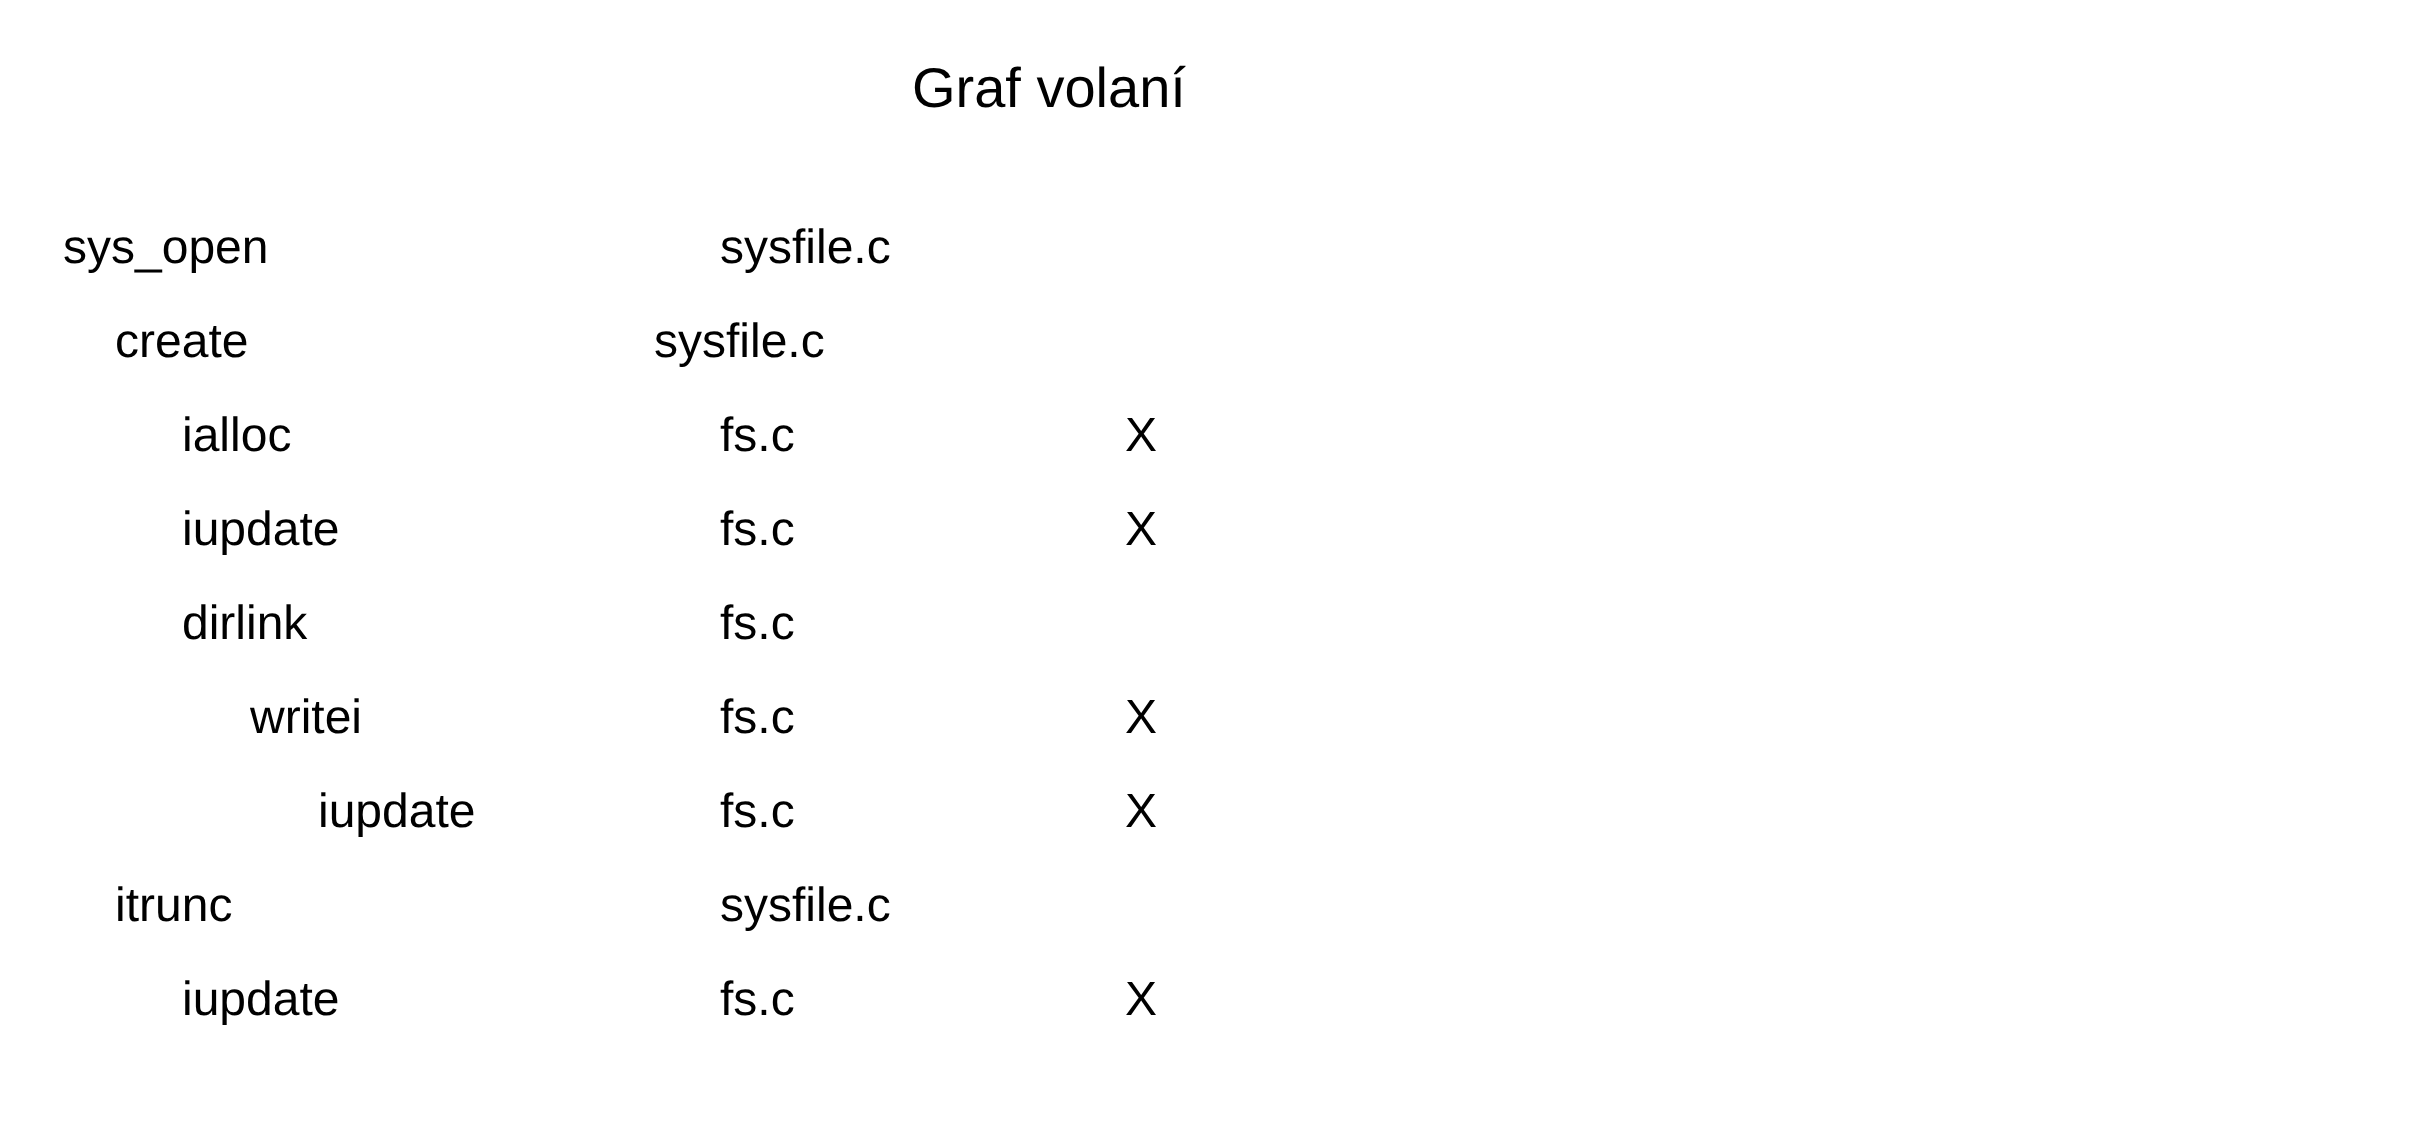Graf volaní
sys_open sysfile.c
create sysfile.c
ialloc fs.c X
iupdate fs.c X
dirlink fs.c
writei fs.c X
iupdate fs.c X
itrunc sysfile.c
iupdate fs.c X